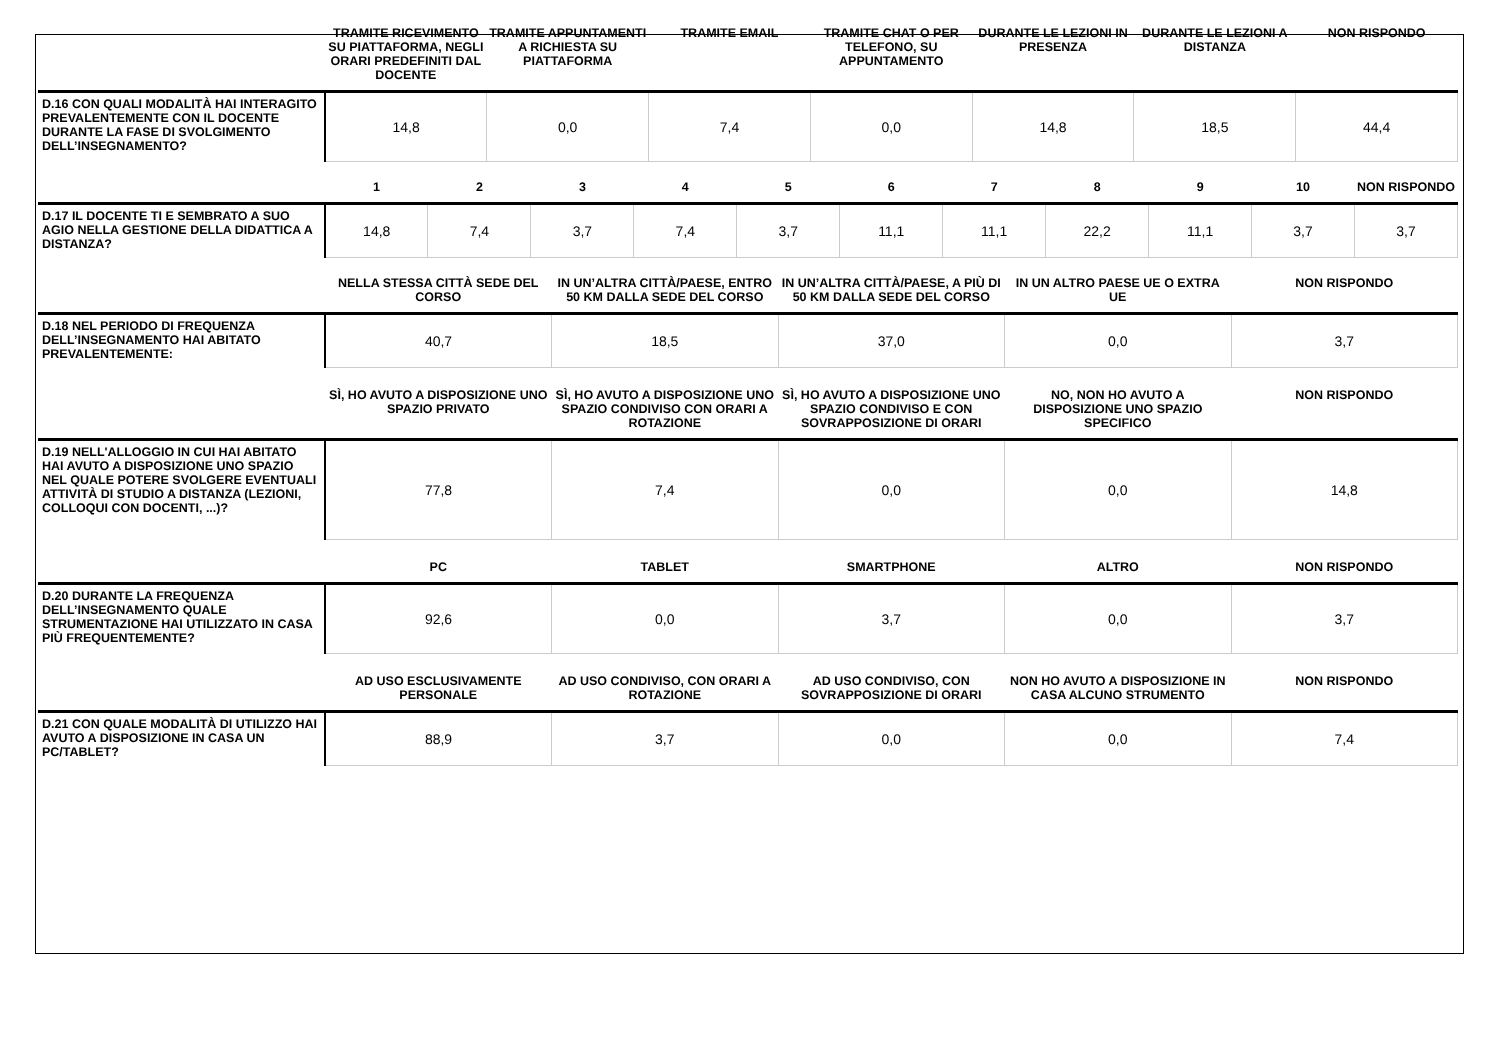| | TRAMITE RICEVIMENTO SU PIATTAFORMA, NEGLI ORARI PREDEFINITI DAL DOCENTE | TRAMITE APPUNTAMENTI A RICHIESTA SU PIATTAFORMA | TRAMITE EMAIL | TRAMITE CHAT O PER TELEFONO, SU APPUNTAMENTO | DURANTE LE LEZIONI IN PRESENZA | DURANTE LE LEZIONI A DISTANZA | NON RISPONDO |
| --- | --- | --- | --- | --- | --- | --- | --- |
| D.16 CON QUALI MODALITÀ HAI INTERAGITO PREVALENTEMENTE CON IL DOCENTE DURANTE LA FASE DI SVOLGIMENTO DELL’INSEGNAMENTO? | 14,8 | 0,0 | 7,4 | 0,0 | 14,8 | 18,5 | 44,4 |
| | 1 | 2 | 3 | 4 | 5 | 6 | 7 | 8 | 9 | 10 | NON RISPONDO |
| --- | --- | --- | --- | --- | --- | --- | --- | --- | --- | --- | --- |
| D.17 IL DOCENTE TI E SEMBRATO A SUO AGIO NELLA GESTIONE DELLA DIDATTICA A DISTANZA? | 14,8 | 7,4 | 3,7 | 7,4 | 3,7 | 11,1 | 11,1 | 22,2 | 11,1 | 3,7 | 3,7 |
| | NELLA STESSA CITTÀ SEDE DEL CORSO | IN UN’ALTRA CITTÀ/PAESE, ENTRO 50 KM DALLA SEDE DEL CORSO | IN UN’ALTRA CITTÀ/PAESE, A PIÙ DI 50 KM DALLA SEDE DEL CORSO | IN UN ALTRO PAESE UE O EXTRA UE | NON RISPONDO |
| --- | --- | --- | --- | --- | --- |
| D.18 NEL PERIODO DI FREQUENZA DELL’INSEGNAMENTO HAI ABITATO PREVALENTEMENTE: | 40,7 | 18,5 | 37,0 | 0,0 | 3,7 |
| | SÌ, HO AVUTO A DISPOSIZIONE UNO SPAZIO PRIVATO | SÌ, HO AVUTO A DISPOSIZIONE UNO SPAZIO CONDIVISO CON ORARI A ROTAZIONE | SÌ, HO AVUTO A DISPOSIZIONE UNO SPAZIO CONDIVISO E CON SOVRAPPOSIZIONE DI ORARI | NO, NON HO AVUTO A DISPOSIZIONE UNO SPAZIO SPECIFICO | NON RISPONDO |
| D.19 NELL'ALLOGGIO IN CUI HAI ABITATO HAI AVUTO A DISPOSIZIONE UNO SPAZIO NEL QUALE POTERE SVOLGERE EVENTUALI ATTIVITÀ DI STUDIO A DISTANZA (LEZIONI, COLLOQUI CON DOCENTI, ...)? | 77,8 | 7,4 | 0,0 | 0,0 | 14,8 |
| | PC | TABLET | SMARTPHONE | ALTRO | NON RISPONDO |
| D.20 DURANTE LA FREQUENZA DELL’INSEGNAMENTO QUALE STRUMENTAZIONE HAI UTILIZZATO IN CASA PIÙ FREQUENTEMENTE? | 92,6 | 0,0 | 3,7 | 0,0 | 3,7 |
| | AD USO ESCLUSIVAMENTE PERSONALE | AD USO CONDIVISO, CON ORARI A ROTAZIONE | AD USO CONDIVISO, CON SOVRAPPOSIZIONE DI ORARI | NON HO AVUTO A DISPOSIZIONE IN CASA ALCUNO STRUMENTO | NON RISPONDO |
| D.21 CON QUALE MODALITÀ DI UTILIZZO HAI AVUTO A DISPOSIZIONE IN CASA UN PC/TABLET? | 88,9 | 3,7 | 0,0 | 0,0 | 7,4 |